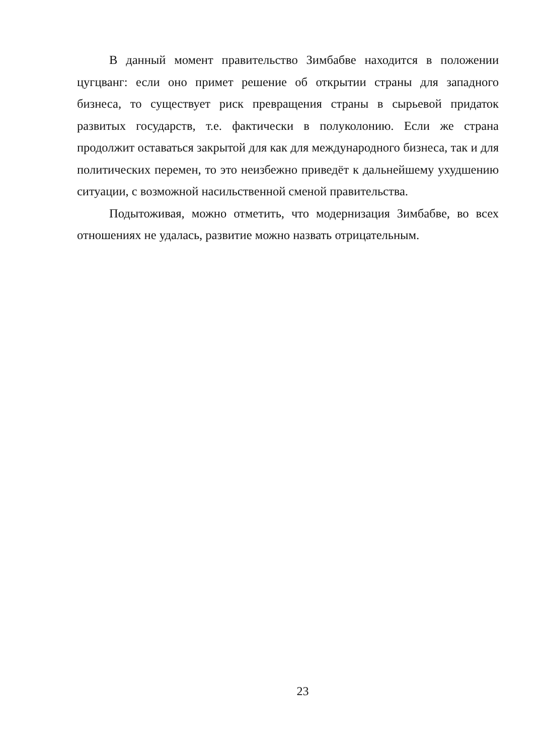В данный момент правительство Зимбабве находится в положении цугцванг: если оно примет решение об открытии страны для западного бизнеса, то существует риск превращения страны в сырьевой придаток развитых государств, т.е. фактически в полуколонию. Если же страна продолжит оставаться закрытой для как для международного бизнеса, так и для политических перемен, то это неизбежно приведёт к дальнейшему ухудшению ситуации, с возможной насильственной сменой правительства.
Подытоживая, можно отметить, что модернизация Зимбабве, во всех отношениях не удалась, развитие можно назвать отрицательным.
23